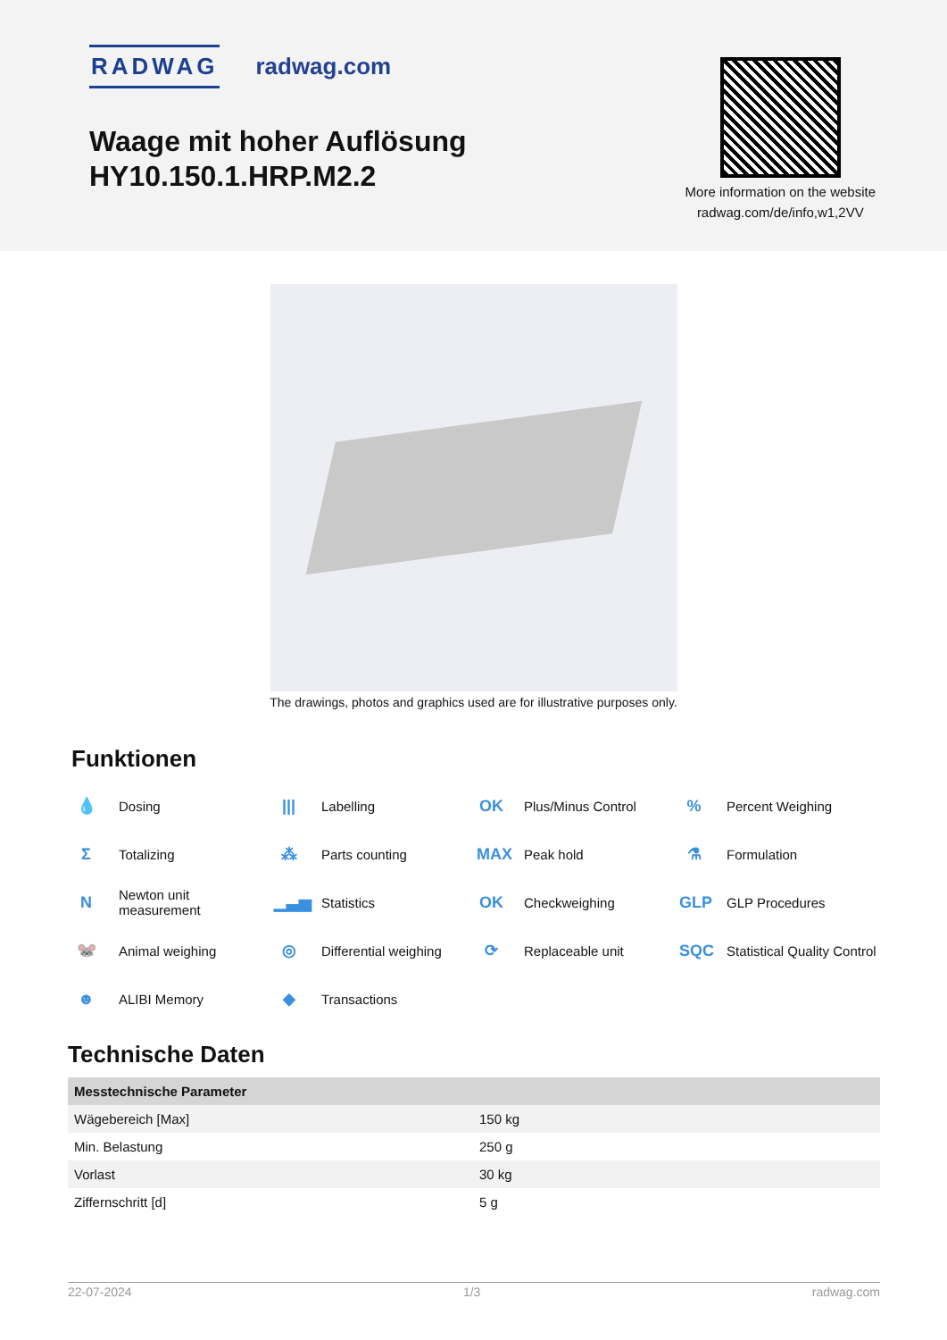RADWAG radwag.com
Waage mit hoher Auflösung
HY10.150.1.HRP.M2.2
More information on the website
radwag.com/de/info,w1,2VV
The drawings, photos and graphics used are for illustrative purposes only.
Funktionen
💧 Dosing
||| Labelling
OK Plus/Minus Control
% Percent Weighing
Σ Totalizing
⁂ Parts counting
MAX Peak hold
⚗ Formulation
N Newton unit
measurement
▁▃▅ Statistics
OK Checkweighing
GLP GLP Procedures
🐭 Animal weighing
◎ Differential weighing
⟳ Replaceable unit
SQC Statistical Quality Control
☻ ALIBI Memory
◆ Transactions
Technische Daten
| Messtechnische Parameter | |
| --- | --- |
| Wägebereich [Max] | 150 kg |
| Min. Belastung | 250 g |
| Vorlast | 30 kg |
| Ziffernschritt [d] | 5 g |
22-07-2024 1/3 radwag.com